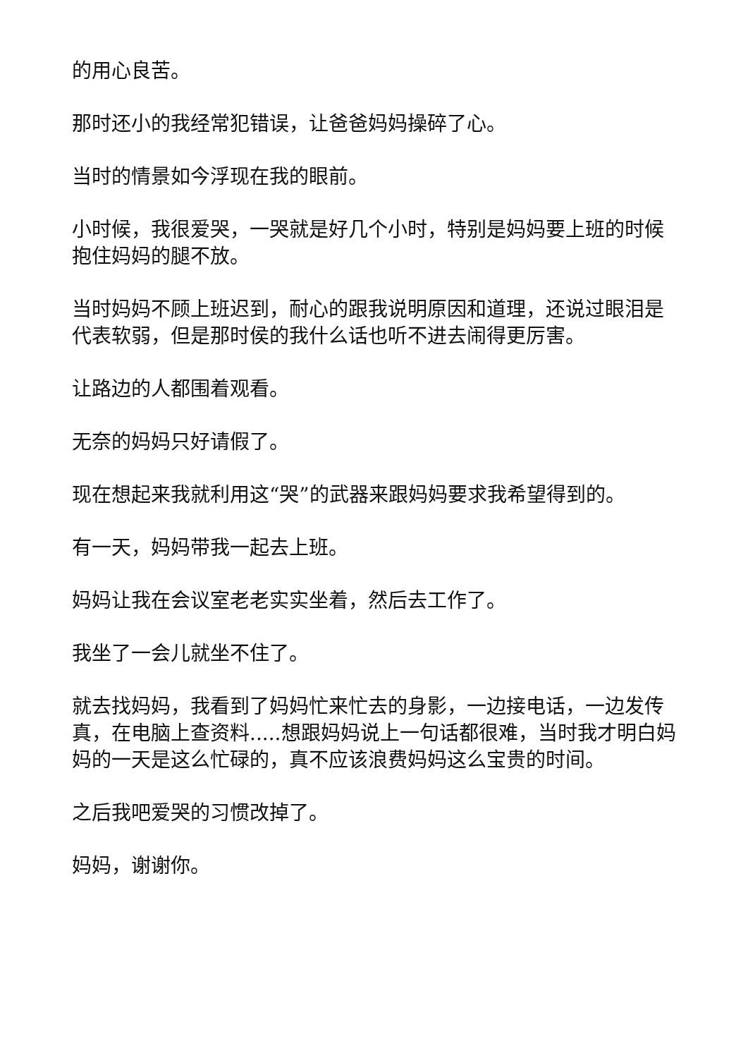的用心良苦。
那时还小的我经常犯错误，让爸爸妈妈操碎了心。
当时的情景如今浮现在我的眼前。
小时候，我很爱哭，一哭就是好几个小时，特别是妈妈要上班的时候抱住妈妈的腿不放。
当时妈妈不顾上班迟到，耐心的跟我说明原因和道理，还说过眼泪是代表软弱，但是那时侯的我什么话也听不进去闹得更厉害。
让路边的人都围着观看。
无奈的妈妈只好请假了。
现在想起来我就利用这“哭”的武器来跟妈妈要求我希望得到的。
有一天，妈妈带我一起去上班。
妈妈让我在会议室老老实实坐着，然后去工作了。
我坐了一会儿就坐不住了。
就去找妈妈，我看到了妈妈忙来忙去的身影，一边接电话，一边发传真，在电脑上查资料.....想跟妈妈说上一句话都很难，当时我才明白妈妈的一天是这么忙碌的，真不应该浪费妈妈这么宝贵的时间。
之后我吧爱哭的习惯改掉了。
妈妈，谢谢你。